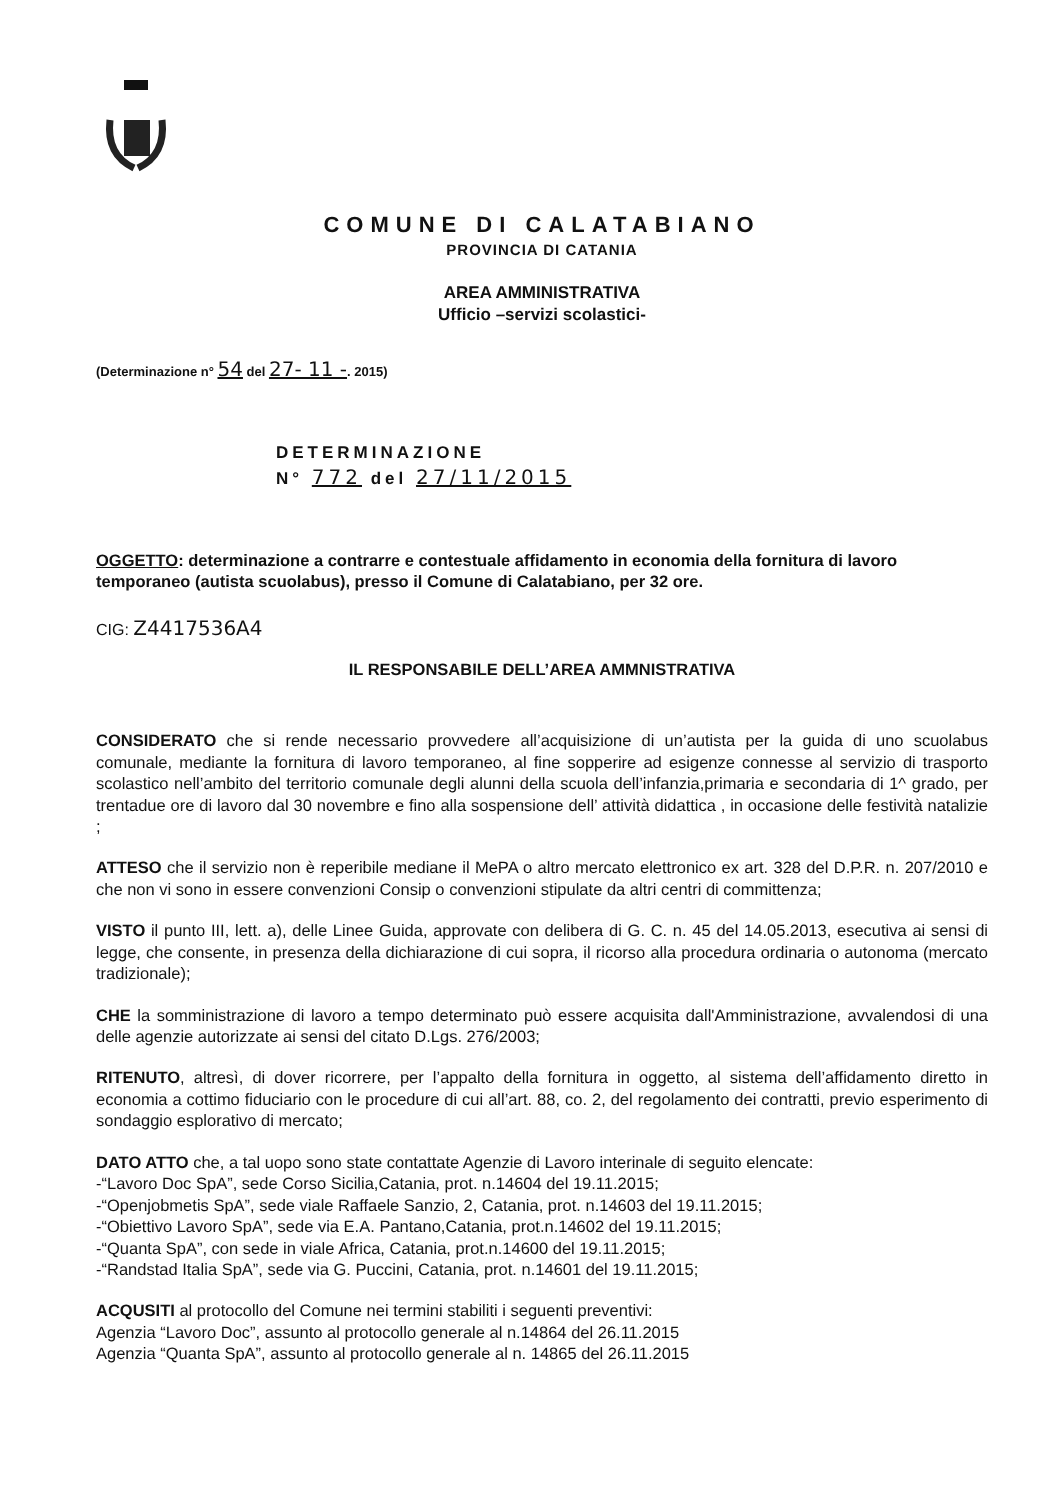COMUNE DI CALATABIANO
PROVINCIA DI CATANIA
AREA AMMINISTRATIVA
Ufficio –servizi scolastici-
(Determinazione n° 54 del 27- 11 -. 2015)
DETERMINAZIONE
N° 772 del 27/11/2015
OGGETTO: determinazione a contrarre e contestuale affidamento in economia della fornitura di lavoro temporaneo (autista scuolabus), presso il Comune di Calatabiano, per 32 ore.
CIG: Z4417536A4
IL RESPONSABILE DELL’AREA AMMNISTRATIVA
CONSIDERATO che si rende necessario provvedere all’acquisizione di un’autista per la guida di uno scuolabus comunale, mediante la fornitura di lavoro temporaneo, al fine sopperire ad esigenze connesse al servizio di trasporto scolastico nell’ambito del territorio comunale degli alunni della scuola dell’infanzia,primaria e secondaria di 1^ grado, per trentadue ore di lavoro dal 30 novembre e fino alla sospensione dell’ attività didattica , in occasione delle festività natalizie ;
ATTESO che il servizio non è reperibile mediane il MePA o altro mercato elettronico ex art. 328 del D.P.R. n. 207/2010 e che non vi sono in essere convenzioni Consip o convenzioni stipulate da altri centri di committenza;
VISTO il punto III, lett. a), delle Linee Guida, approvate con delibera di G. C. n. 45 del 14.05.2013, esecutiva ai sensi di legge, che consente, in presenza della dichiarazione di cui sopra, il ricorso alla procedura ordinaria o autonoma (mercato tradizionale);
CHE la somministrazione di lavoro a tempo determinato può essere acquisita dall'Amministrazione, avvalendosi di una delle agenzie autorizzate ai sensi del citato D.Lgs. 276/2003;
RITENUTO, altresì, di dover ricorrere, per l’appalto della fornitura in oggetto, al sistema dell’affidamento diretto in economia a cottimo fiduciario con le procedure di cui all’art. 88, co. 2, del regolamento dei contratti, previo esperimento di sondaggio esplorativo di mercato;
DATO ATTO che, a tal uopo sono state contattate Agenzie di Lavoro interinale di seguito elencate:
-“Lavoro Doc SpA”, sede Corso Sicilia,Catania, prot. n.14604 del 19.11.2015;
-“Openjobmetis SpA”, sede viale Raffaele Sanzio, 2, Catania, prot. n.14603 del 19.11.2015;
-“Obiettivo Lavoro SpA”, sede via E.A. Pantano,Catania, prot.n.14602 del 19.11.2015;
-“Quanta SpA”, con sede in viale Africa, Catania, prot.n.14600 del 19.11.2015;
-“Randstad Italia SpA”, sede via G. Puccini, Catania, prot. n.14601 del 19.11.2015;
ACQUSITI al protocollo del Comune nei termini stabiliti i seguenti preventivi:
Agenzia “Lavoro Doc”, assunto al protocollo generale al n.14864 del 26.11.2015
Agenzia “Quanta SpA”, assunto al protocollo generale al n. 14865 del 26.11.2015